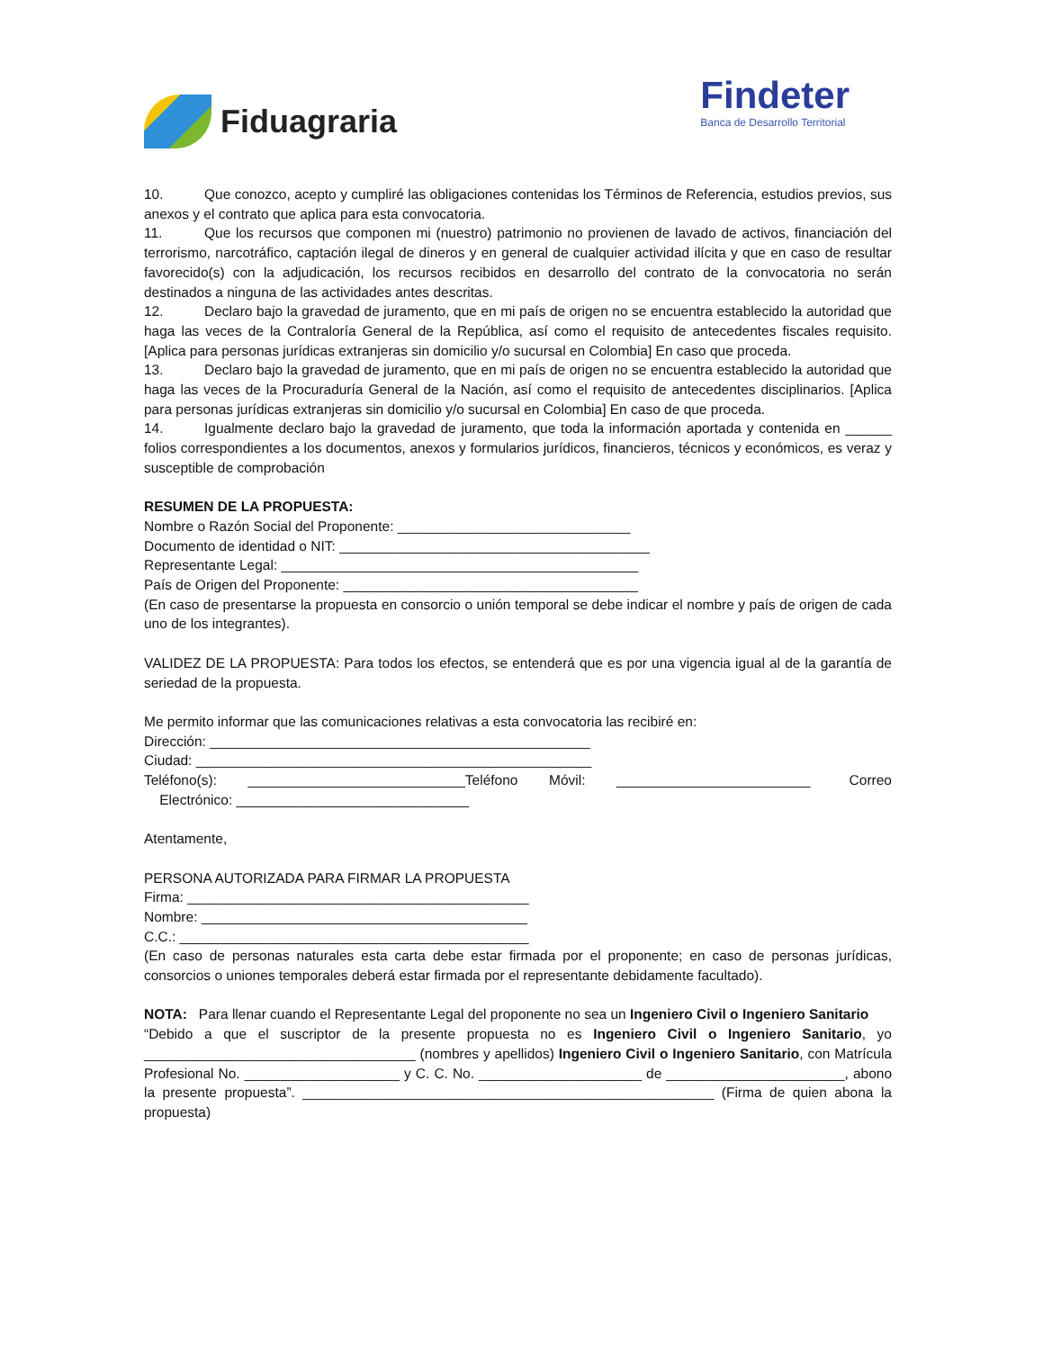Fiduagraria
Findeter
Banca de Desarrollo Territorial
10. Que conozco, acepto y cumpliré las obligaciones contenidas los Términos de Referencia, estudios previos, sus anexos y el contrato que aplica para esta convocatoria.
11. Que los recursos que componen mi (nuestro) patrimonio no provienen de lavado de activos, financiación del terrorismo, narcotráfico, captación ilegal de dineros y en general de cualquier actividad ilícita y que en caso de resultar favorecido(s) con la adjudicación, los recursos recibidos en desarrollo del contrato de la convocatoria no serán destinados a ninguna de las actividades antes descritas.
12. Declaro bajo la gravedad de juramento, que en mi país de origen no se encuentra establecido la autoridad que haga las veces de la Contraloría General de la República, así como el requisito de antecedentes fiscales requisito. [Aplica para personas jurídicas extranjeras sin domicilio y/o sucursal en Colombia] En caso que proceda.
13. Declaro bajo la gravedad de juramento, que en mi país de origen no se encuentra establecido la autoridad que haga las veces de la Procuraduría General de la Nación, así como el requisito de antecedentes disciplinarios. [Aplica para personas jurídicas extranjeras sin domicilio y/o sucursal en Colombia] En caso de que proceda.
14. Igualmente declaro bajo la gravedad de juramento, que toda la información aportada y contenida en ______ folios correspondientes a los documentos, anexos y formularios jurídicos, financieros, técnicos y económicos, es veraz y susceptible de comprobación
RESUMEN DE LA PROPUESTA:
Nombre o Razón Social del Proponente: ______________________________
Documento de identidad o NIT: ________________________________________
Representante Legal: ______________________________________________
País de Origen del Proponente: ______________________________________
(En caso de presentarse la propuesta en consorcio o unión temporal se debe indicar el nombre y país de origen de cada uno de los integrantes).
VALIDEZ DE LA PROPUESTA: Para todos los efectos, se entenderá que es por una vigencia igual al de la garantía de seriedad de la propuesta.
Me permito informar que las comunicaciones relativas a esta convocatoria las recibiré en:
Dirección: _________________________________________________
Ciudad: ___________________________________________________
Teléfono(s): ____________________________Teléfono Móvil: _________________________ Correo Electrónico: ______________________________
Atentamente,
PERSONA AUTORIZADA PARA FIRMAR LA PROPUESTA
Firma: ____________________________________________
Nombre: __________________________________________
C.C.: _____________________________________________
(En caso de personas naturales esta carta debe estar firmada por el proponente; en caso de personas jurídicas, consorcios o uniones temporales deberá estar firmada por el representante debidamente facultado).
NOTA: Para llenar cuando el Representante Legal del proponente no sea un Ingeniero Civil o Ingeniero Sanitario
“Debido a que el suscriptor de la presente propuesta no es Ingeniero Civil o Ingeniero Sanitario, yo ___________________________________ (nombres y apellidos) Ingeniero Civil o Ingeniero Sanitario, con Matrícula Profesional No. ____________________ y C. C. No. _____________________ de _______________________, abono la presente propuesta”. _____________________________________________________ (Firma de quien abona la propuesta)